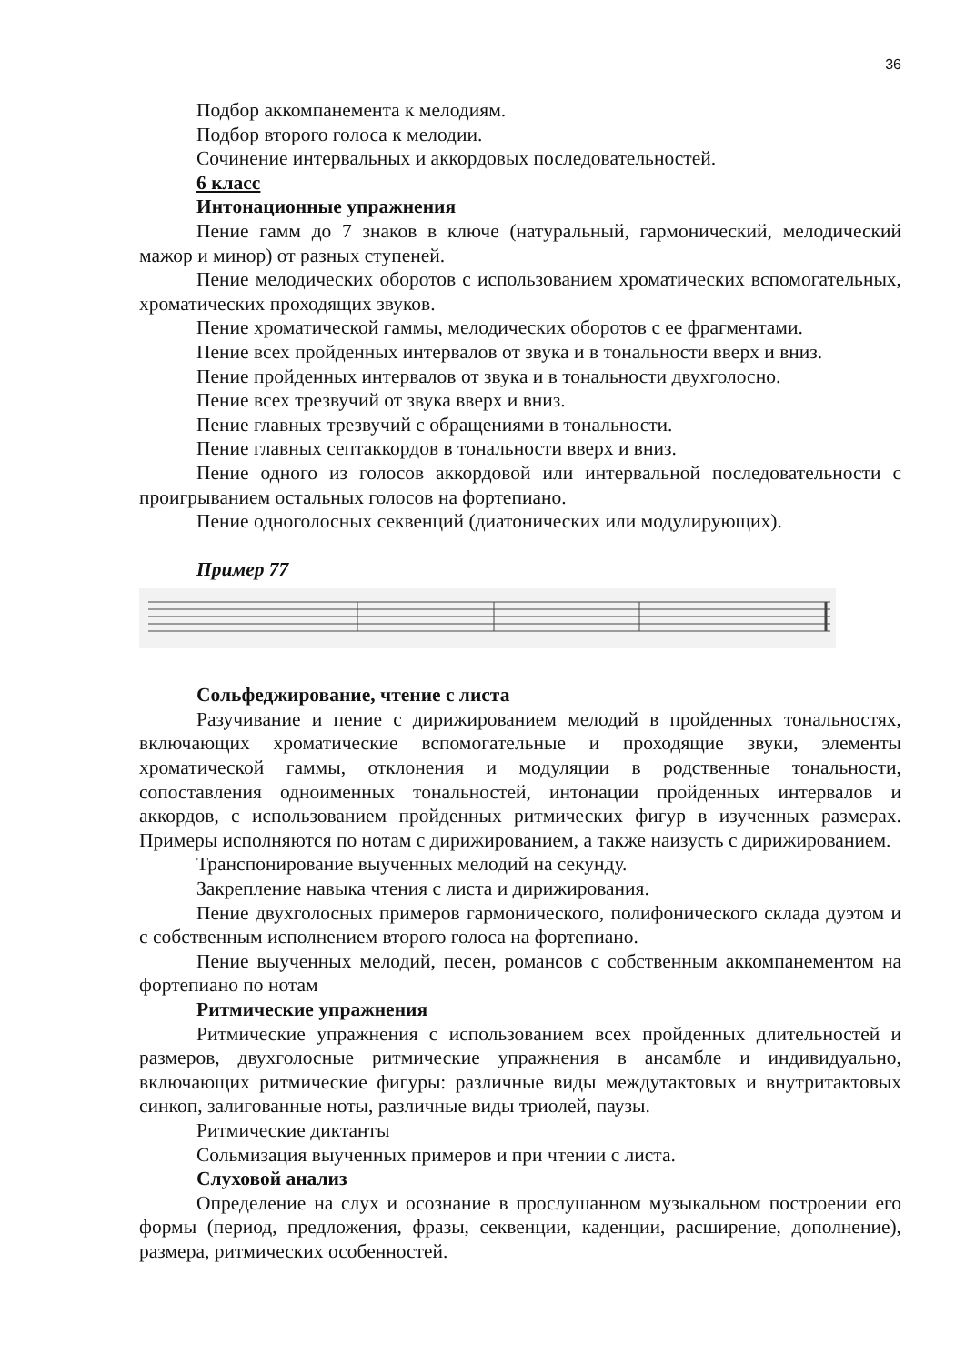36
Подбор аккомпанемента к мелодиям.
Подбор второго голоса к мелодии.
Сочинение интервальных и аккордовых последовательностей.
6 класс
Интонационные упражнения
Пение гамм до 7 знаков в ключе (натуральный, гармонический, мелодический мажор и минор) от разных ступеней.
Пение мелодических оборотов с использованием хроматических вспомогательных, хроматических проходящих звуков.
Пение хроматической гаммы, мелодических оборотов с ее фрагментами.
Пение всех пройденных интервалов от звука и в тональности вверх и вниз.
Пение пройденных интервалов от звука и в тональности двухголосно.
Пение всех трезвучий от звука вверх и вниз.
Пение главных трезвучий с обращениями в тональности.
Пение главных септаккордов в тональности вверх и вниз.
Пение одного из голосов аккордовой или интервальной последовательности с проигрыванием остальных голосов на фортепиано.
Пение одноголосных секвенций (диатонических или модулирующих).
Пример 77
Сольфеджирование, чтение с листа
Разучивание и пение с дирижированием мелодий в пройденных тональностях, включающих хроматические вспомогательные и проходящие звуки, элементы хроматической гаммы, отклонения и модуляции в родственные тональности, сопоставления одноименных тональностей, интонации пройденных интервалов и аккордов, с использованием пройденных ритмических фигур в изученных размерах. Примеры исполняются по нотам с дирижированием, а также наизусть с дирижированием.
Транспонирование выученных мелодий на секунду.
Закрепление навыка чтения с листа и дирижирования.
Пение двухголосных примеров гармонического, полифонического склада дуэтом и с собственным исполнением второго голоса на фортепиано.
Пение выученных мелодий, песен, романсов с собственным аккомпанементом на фортепиано по нотам
Ритмические упражнения
Ритмические упражнения с использованием всех пройденных длительностей и размеров, двухголосные ритмические упражнения в ансамбле и индивидуально, включающих ритмические фигуры: различные виды междутактовых и внутритактовых синкоп, залигованные ноты, различные виды триолей, паузы.
Ритмические диктанты
Сольмизация выученных примеров и при чтении с листа.
Слуховой анализ
Определение на слух и осознание в прослушанном музыкальном построении его формы (период, предложения, фразы, секвенции, каденции, расширение, дополнение), размера, ритмических особенностей.